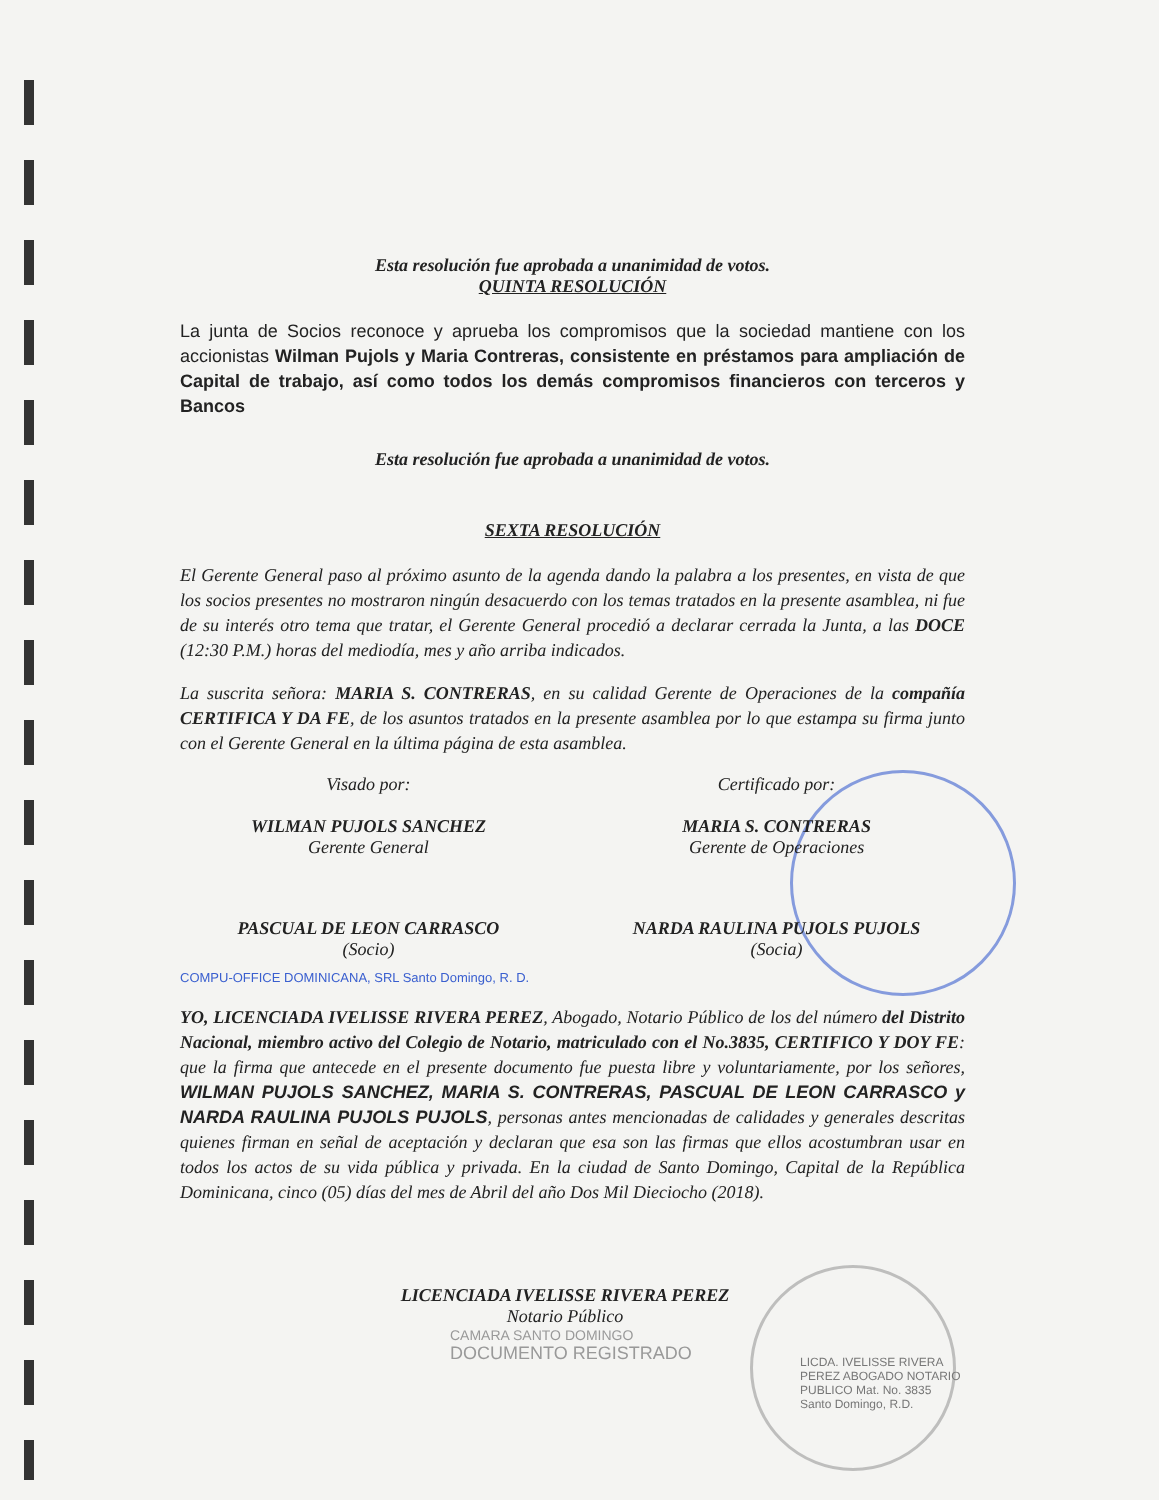Esta resolución fue aprobada a unanimidad de votos.
QUINTA RESOLUCIÓN
La junta de Socios reconoce y aprueba los compromisos que la sociedad mantiene con los accionistas Wilman Pujols y Maria Contreras, consistente en préstamos para ampliación de Capital de trabajo, así como todos los demás compromisos financieros con terceros y Bancos
Esta resolución fue aprobada a unanimidad de votos.
SEXTA RESOLUCIÓN
El Gerente General paso al próximo asunto de la agenda dando la palabra a los presentes, en vista de que los socios presentes no mostraron ningún desacuerdo con los temas tratados en la presente asamblea, ni fue de su interés otro tema que tratar, el Gerente General procedió a declarar cerrada la Junta, a las DOCE (12:30 P.M.) horas del mediodía, mes y año arriba indicados.
La suscrita señora: MARIA S. CONTRERAS, en su calidad Gerente de Operaciones de la compañía CERTIFICA Y DA FE, de los asuntos tratados en la presente asamblea por lo que estampa su firma junto con el Gerente General en la última página de esta asamblea.
Visado por:
WILMAN PUJOLS SANCHEZ
Gerente General
Certificado por:
MARIA S. CONTRERAS
Gerente de Operaciones
PASCUAL DE LEON CARRASCO
(Socio)
NARDA RAULINA PUJOLS PUJOLS
(Socia)
COMPU-OFFICE DOMINICANA, SRL Santo Domingo, R. D.
YO, LICENCIADA IVELISSE RIVERA PEREZ, Abogado, Notario Público de los del número del Distrito Nacional, miembro activo del Colegio de Notario, matriculado con el No.3835, CERTIFICO Y DOY FE: que la firma que antecede en el presente documento fue puesta libre y voluntariamente, por los señores, WILMAN PUJOLS SANCHEZ, MARIA S. CONTRERAS, PASCUAL DE LEON CARRASCO y NARDA RAULINA PUJOLS PUJOLS, personas antes mencionadas de calidades y generales descritas quienes firman en señal de aceptación y declaran que esa son las firmas que ellos acostumbran usar en todos los actos de su vida pública y privada. En la ciudad de Santo Domingo, Capital de la República Dominicana, cinco (05) días del mes de Abril del año Dos Mil Dieciocho (2018).
LICENCIADA IVELISSE RIVERA PEREZ
Notario Público
CAMARA SANTO DOMINGO
DOCUMENTO REGISTRADO
LICDA. IVELISSE RIVERA PEREZ ABOGADO NOTARIO PUBLICO Mat. No. 3835 Santo Domingo, R.D.